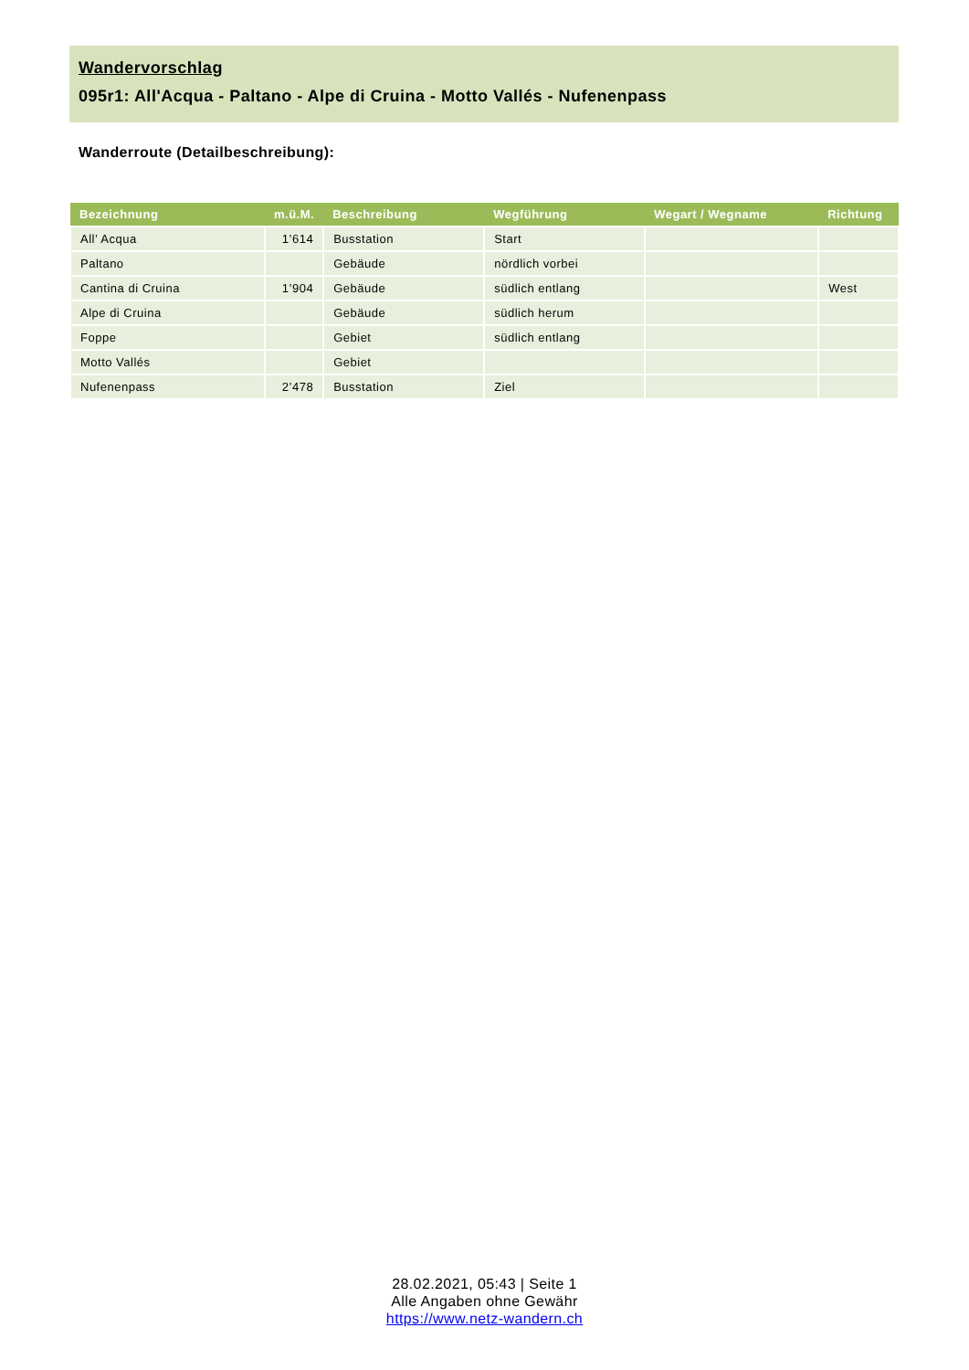Wandervorschlag
095r1: All'Acqua - Paltano - Alpe di Cruina - Motto Vallés - Nufenenpass
Wanderroute (Detailbeschreibung):
| Bezeichnung | m.ü.M. | Beschreibung | Wegführung | Wegart / Wegname | Richtung |
| --- | --- | --- | --- | --- | --- |
| All’ Acqua | 1’614 | Busstation | Start | | |
| Paltano | | Gebäude | nördlich vorbei | | |
| Cantina di Cruina | 1’904 | Gebäude | südlich entlang | | West |
| Alpe di Cruina | | Gebäude | südlich herum | | |
| Foppe | | Gebiet | südlich entlang | | |
| Motto Vallés | | Gebiet | | | |
| Nufenenpass | 2’478 | Busstation | Ziel | | |
28.02.2021, 05:43 | Seite 1
Alle Angaben ohne Gewähr
https://www.netz-wandern.ch